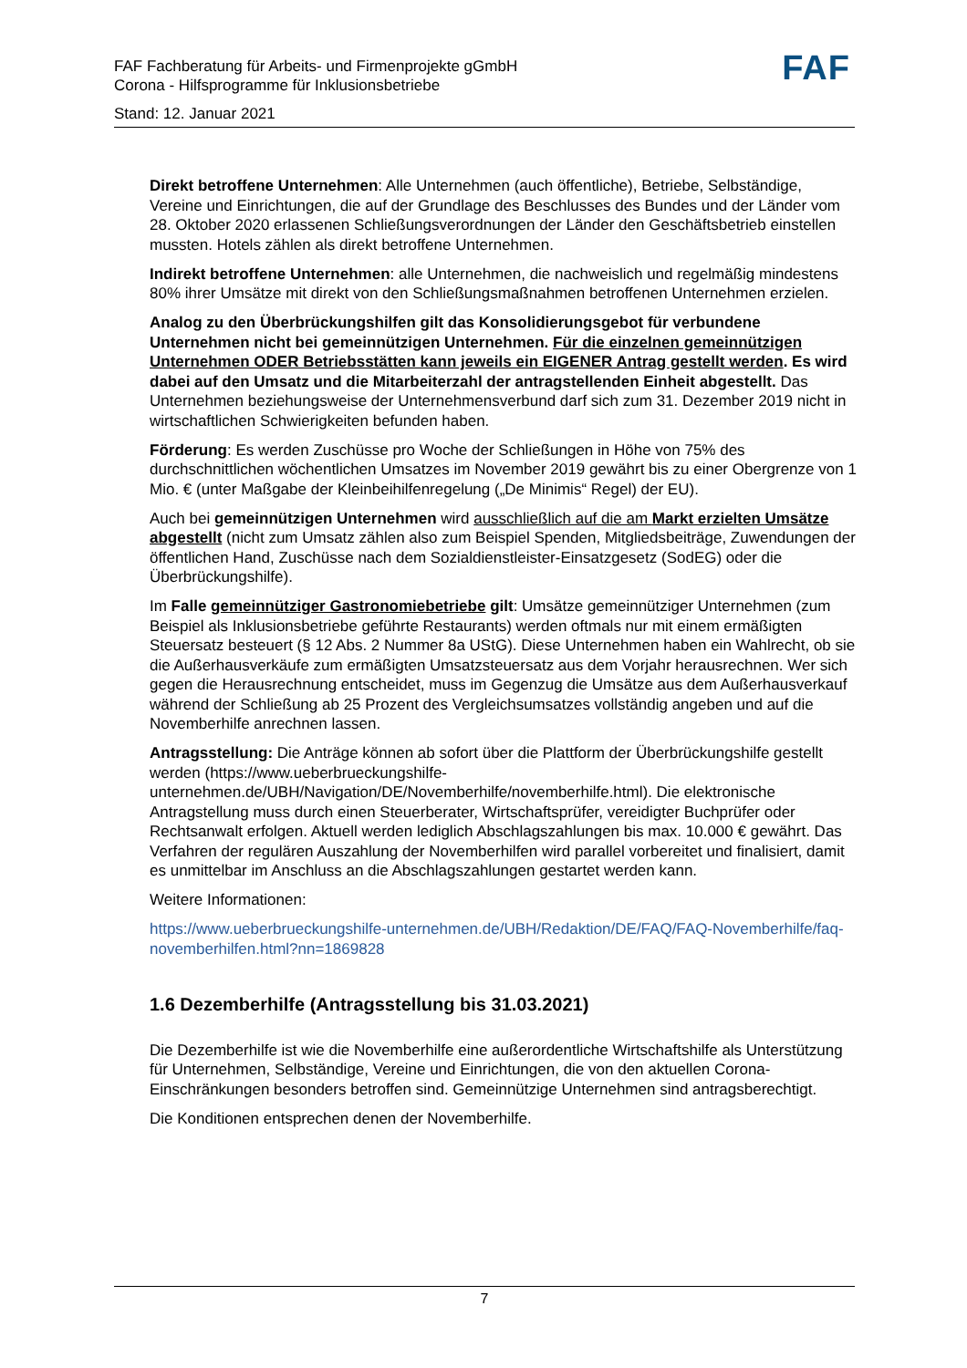FAF
FAF Fachberatung für Arbeits- und Firmenprojekte gGmbH
Corona - Hilfsprogramme für Inklusionsbetriebe
Stand: 12. Januar 2021
Direkt betroffene Unternehmen: Alle Unternehmen (auch öffentliche), Betriebe, Selbständige, Vereine und Einrichtungen, die auf der Grundlage des Beschlusses des Bundes und der Länder vom 28. Oktober 2020 erlassenen Schließungsverordnungen der Länder den Geschäftsbetrieb einstellen mussten. Hotels zählen als direkt betroffene Unternehmen.
Indirekt betroffene Unternehmen: alle Unternehmen, die nachweislich und regelmäßig mindestens 80% ihrer Umsätze mit direkt von den Schließungsmaßnahmen betroffenen Unternehmen erzielen.
Analog zu den Überbrückungshilfen gilt das Konsolidierungsgebot für verbundene Unternehmen nicht bei gemeinnützigen Unternehmen. Für die einzelnen gemeinnützigen Unternehmen ODER Betriebsstätten kann jeweils ein EIGENER Antrag gestellt werden. Es wird dabei auf den Umsatz und die Mitarbeiterzahl der antragstellenden Einheit abgestellt. Das Unternehmen beziehungsweise der Unternehmensverbund darf sich zum 31. Dezember 2019 nicht in wirtschaftlichen Schwierigkeiten befunden haben.
Förderung: Es werden Zuschüsse pro Woche der Schließungen in Höhe von 75% des durchschnittlichen wöchentlichen Umsatzes im November 2019 gewährt bis zu einer Obergrenze von 1 Mio. € (unter Maßgabe der Kleinbeihilfenregelung („De Minimis“ Regel) der EU).
Auch bei gemeinnützigen Unternehmen wird ausschließlich auf die am Markt erzielten Umsätze abgestellt (nicht zum Umsatz zählen also zum Beispiel Spenden, Mitgliedsbeiträge, Zuwendungen der öffentlichen Hand, Zuschüsse nach dem Sozialdienstleister-Einsatzgesetz (SodEG) oder die Überbrückungshilfe).
Im Falle gemeinnütziger Gastronomiebetriebe gilt: Umsätze gemeinnütziger Unternehmen (zum Beispiel als Inklusionsbetriebe geführte Restaurants) werden oftmals nur mit einem ermäßigten Steuersatz besteuert (§ 12 Abs. 2 Nummer 8a UStG). Diese Unternehmen haben ein Wahlrecht, ob sie die Außerhausverkäufe zum ermäßigten Umsatzsteuersatz aus dem Vorjahr herausrechnen. Wer sich gegen die Herausrechnung entscheidet, muss im Gegenzug die Umsätze aus dem Außerhausverkauf während der Schließung ab 25 Prozent des Vergleichsumsatzes vollständig angeben und auf die Novemberhilfe anrechnen lassen.
Antragsstellung: Die Anträge können ab sofort über die Plattform der Überbrückungshilfe gestellt werden (https://www.ueberbrueckungshilfe-unternehmen.de/UBH/Navigation/DE/Novemberhilfe/novemberhilfe.html). Die elektronische Antragstellung muss durch einen Steuerberater, Wirtschaftsprüfer, vereidigter Buchprüfer oder Rechtsanwalt erfolgen. Aktuell werden lediglich Abschlagszahlungen bis max. 10.000 € gewährt. Das Verfahren der regulären Auszahlung der Novemberhilfen wird parallel vorbereitet und finalisiert, damit es unmittelbar im Anschluss an die Abschlagszahlungen gestartet werden kann.
Weitere Informationen:
https://www.ueberbrueckungshilfe-unternehmen.de/UBH/Redaktion/DE/FAQ/FAQ-Novemberhilfe/faq-novemberhilfen.html?nn=1869828
1.6 Dezemberhilfe (Antragsstellung bis 31.03.2021)
Die Dezemberhilfe ist wie die Novemberhilfe eine außerordentliche Wirtschaftshilfe als Unterstützung für Unternehmen, Selbständige, Vereine und Einrichtungen, die von den aktuellen Corona-Einschränkungen besonders betroffen sind. Gemeinnützige Unternehmen sind antragsberechtigt.
Die Konditionen entsprechen denen der Novemberhilfe.
7